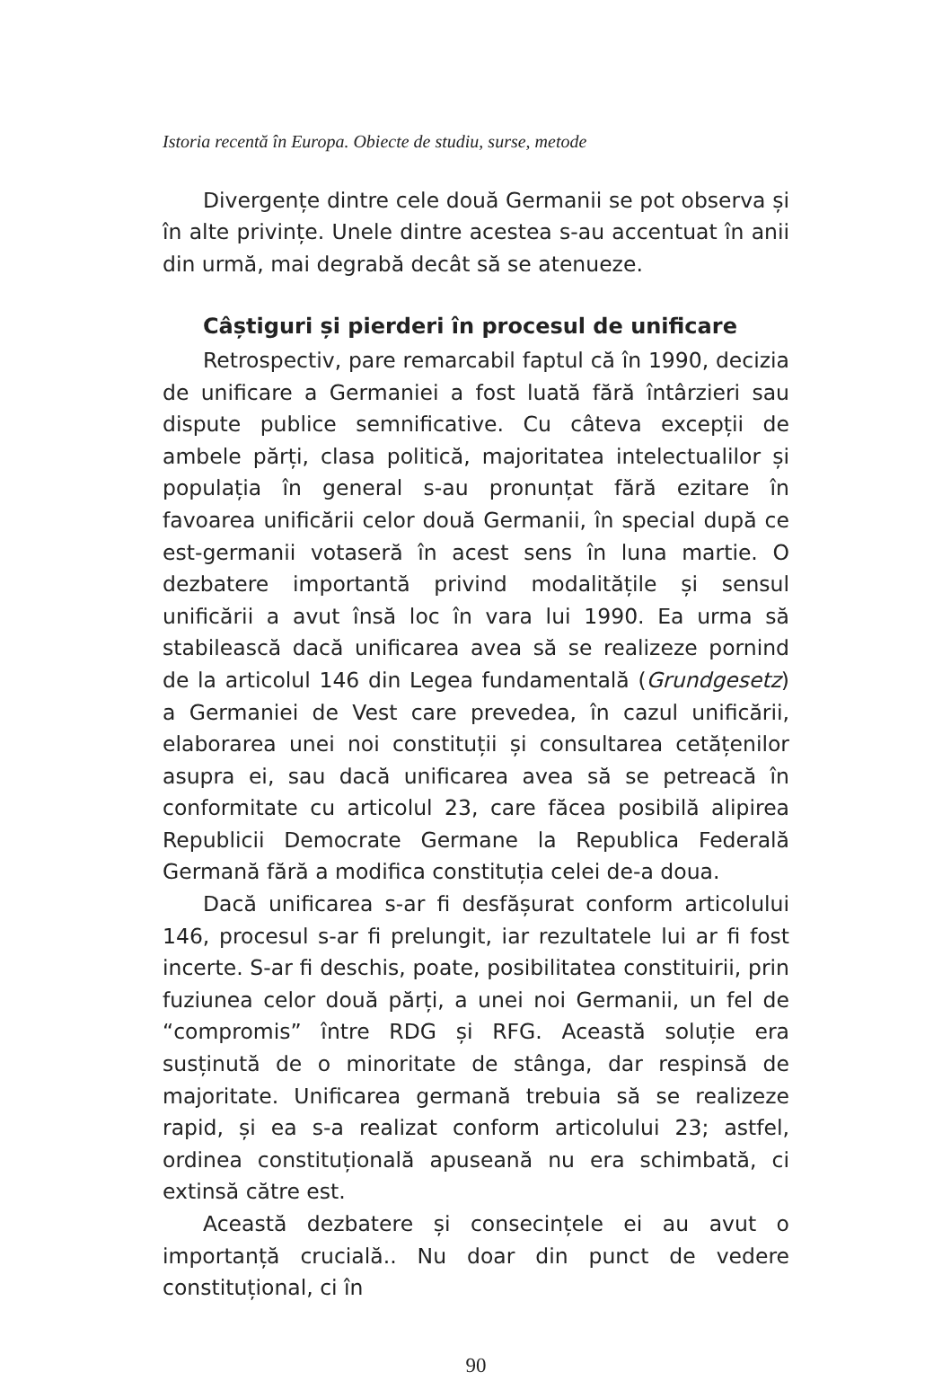Istoria recentă în Europa. Obiecte de studiu, surse, metode
Divergențe dintre cele două Germanii se pot observa și în alte privințe. Unele dintre acestea s-au accentuat în anii din urmă, mai degrabă decât să se atenueze.
Câștiguri și pierderi în procesul de unificare
Retrospectiv, pare remarcabil faptul că în 1990, decizia de unificare a Germaniei a fost luată fără întârzieri sau dispute publice semnificative. Cu câteva excepții de ambele părți, clasa politică, majoritatea intelectualilor și populația în general s-au pronunțat fără ezitare în favoarea unificării celor două Germanii, în special după ce est-germanii votaseră în acest sens în luna martie. O dezbatere importantă privind modalitățile și sensul unificării a avut însă loc în vara lui 1990. Ea urma să stabilească dacă unificarea avea să se realizeze pornind de la articolul 146 din Legea fundamentală (Grundgesetz) a Germaniei de Vest care prevedea, în cazul unificării, elaborarea unei noi constituții și consultarea cetățenilor asupra ei, sau dacă unificarea avea să se petreacă în conformitate cu articolul 23, care făcea posibilă alipirea Republicii Democrate Germane la Republica Federală Germană fără a modifica constituția celei de-a doua.
Dacă unificarea s-ar fi desfășurat conform articolului 146, procesul s-ar fi prelungit, iar rezultatele lui ar fi fost incerte. S-ar fi deschis, poate, posibilitatea constituirii, prin fuziunea celor două părți, a unei noi Germanii, un fel de “compromis” între RDG și RFG. Această soluție era susținută de o minoritate de stânga, dar respinsă de majoritate. Unificarea germană trebuia să se realizeze rapid, și ea s-a realizat conform articolului 23; astfel, ordinea constituțională apuseană nu era schimbată, ci extinsă către est.
Această dezbatere și consecințele ei au avut o importanță crucială.. Nu doar din punct de vedere constituțional, ci în
90